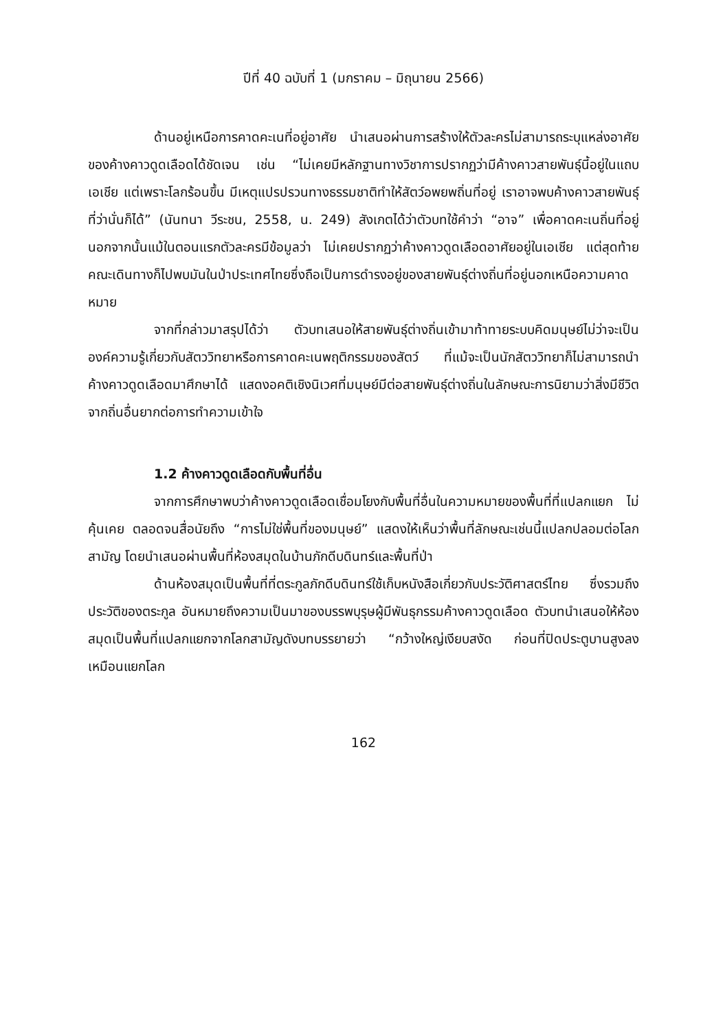ปีที่ 40 ฉบับที่ 1 (มกราคม – มิถุนายน 2566)
ด้านอยู่เหนือการคาดคะเนที่อยู่อาศัย นำเสนอผ่านการสร้างให้ตัวละครไม่สามารถระบุแหล่งอาศัยของค้างคาวดูดเลือดได้ชัดเจน เช่น “ไม่เคยมีหลักฐานทางวิชาการปรากฏว่ามีค้างคาวสายพันธุ์นี้อยู่ในแถบเอเชีย แต่เพราะโลกร้อนขึ้น มีเหตุแปรปรวนทางธรรมชาติทำให้สัตว์อพยพถิ่นที่อยู่ เราอาจพบค้างคาวสายพันธุ์ที่ว่านั่นก็ได้” (นันทนา วีระชน, 2558, น. 249) สังเกตได้ว่าตัวบทใช้คำว่า “อาจ” เพื่อคาดคะเนถิ่นที่อยู่ นอกจากนั้นแม้ในตอนแรกตัวละครมีข้อมูลว่า ไม่เคยปรากฏว่าค้างคาวดูดเลือดอาศัยอยู่ในเอเชีย แต่สุดท้ายคณะเดินทางก็ไปพบมันในป่าประเทศไทยซึ่งถือเป็นการดำรงอยู่ของสายพันธุ์ต่างถิ่นที่อยู่นอกเหนือความคาดหมาย
จากที่กล่าวมาสรุปได้ว่า ตัวบทเสนอให้สายพันธุ์ต่างถิ่นเข้ามาท้าทายระบบคิดมนุษย์ไม่ว่าจะเป็นองค์ความรู้เกี่ยวกับสัตววิทยาหรือการคาดคะเนพฤติกรรมของสัตว์ ที่แม้จะเป็นนักสัตววิทยาก็ไม่สามารถนำค้างคาวดูดเลือดมาศึกษาได้ แสดงอคติเชิงนิเวศที่มนุษย์มีต่อสายพันธุ์ต่างถิ่นในลักษณะการนิยามว่าสิ่งมีชีวิตจากถิ่นอื่นยากต่อการทำความเข้าใจ
1.2 ค้างคาวดูดเลือดกับพื้นที่อื่น
จากการศึกษาพบว่าค้างคาวดูดเลือดเชื่อมโยงกับพื้นที่อื่นในความหมายของพื้นที่ที่แปลกแยก ไม่คุ้นเคย ตลอดจนสื่อนัยถึง “การไม่ใช่พื้นที่ของมนุษย์” แสดงให้เห็นว่าพื้นที่ลักษณะเช่นนี้แปลกปลอมต่อโลกสามัญ โดยนำเสนอผ่านพื้นที่ห้องสมุดในบ้านภักดีบดินทร์และพื้นที่ป่า
ด้านห้องสมุดเป็นพื้นที่ที่ตระกูลภักดีบดินทร์ใช้เก็บหนังสือเกี่ยวกับประวัติศาสตร์ไทย ซึ่งรวมถึงประวัติของตระกูล อันหมายถึงความเป็นมาของบรรพบุรุษผู้มีพันธุกรรมค้างคาวดูดเลือด ตัวบทนำเสนอให้ห้องสมุดเป็นพื้นที่แปลกแยกจากโลกสามัญดังบทบรรยายว่า “กว้างใหญ่เงียบสงัด ก่อนที่ปิดประตูบานสูงลง เหมือนแยกโลก
162